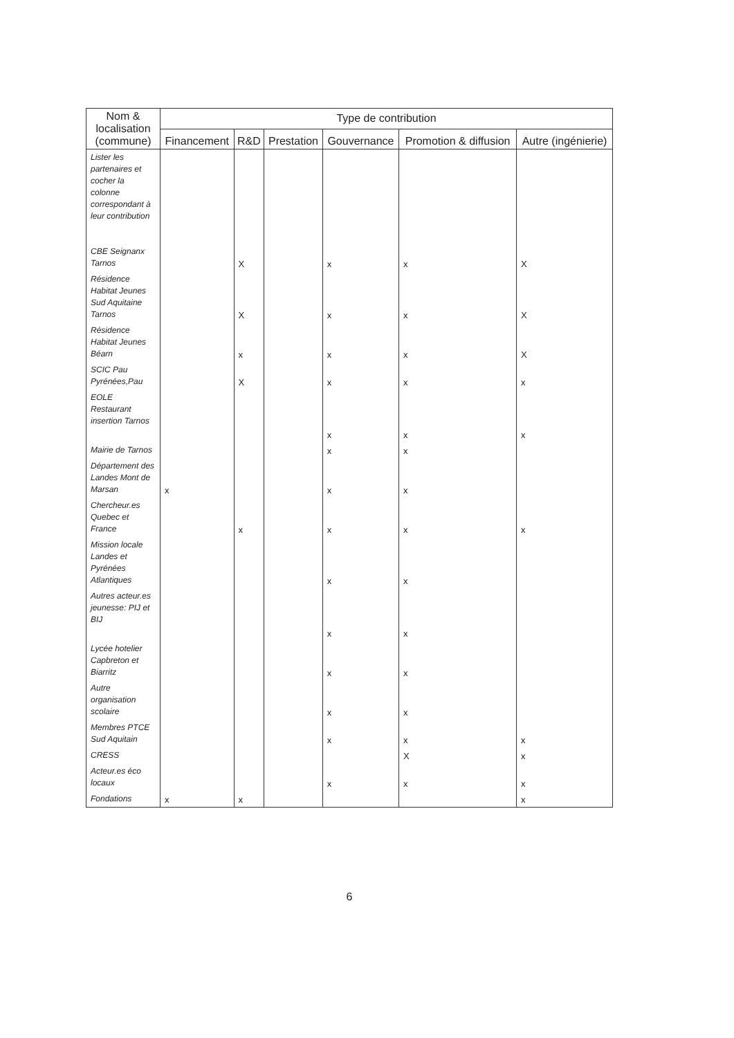| Nom & localisation (commune) | Type de contribution | | | | | |
| --- | --- | --- | --- | --- | --- | --- |
| | Financement | R&D | Prestation | Gouvernance | Promotion & diffusion | Autre (ingénierie) |
| Lister les partenaires et cocher la colonne correspondant à leur contribution | | | | | | |
| CBE Seignanx Tarnos | | X | | x | x | X |
| Résidence Habitat Jeunes Sud Aquitaine Tarnos | | X | | x | x | X |
| Résidence Habitat Jeunes Béarn | | x | | x | x | X |
| SCIC Pau Pyrénées,Pau | | X | | x | x | x |
| EOLE Restaurant insertion Tarnos | | | | x | x | x |
| Mairie de Tarnos | | | | x | x | |
| Département des Landes Mont de Marsan | x | | | x | x | |
| Chercheur.es Quebec et France | | x | | x | x | x |
| Mission locale Landes et Pyrénées Atlantiques | | | | x | x | |
| Autres acteur.es jeunesse: PIJ et BIJ | | | | x | x | |
| Lycée hotelier Capbreton et Biarritz | | | | x | x | |
| Autre organisation scolaire | | | | x | x | |
| Membres PTCE Sud Aquitain | | | | x | x | x |
| CRESS | | | | | X | x |
| Acteur.es éco locaux | | | | x | x | x |
| Fondations | x | x | | | | x |
6